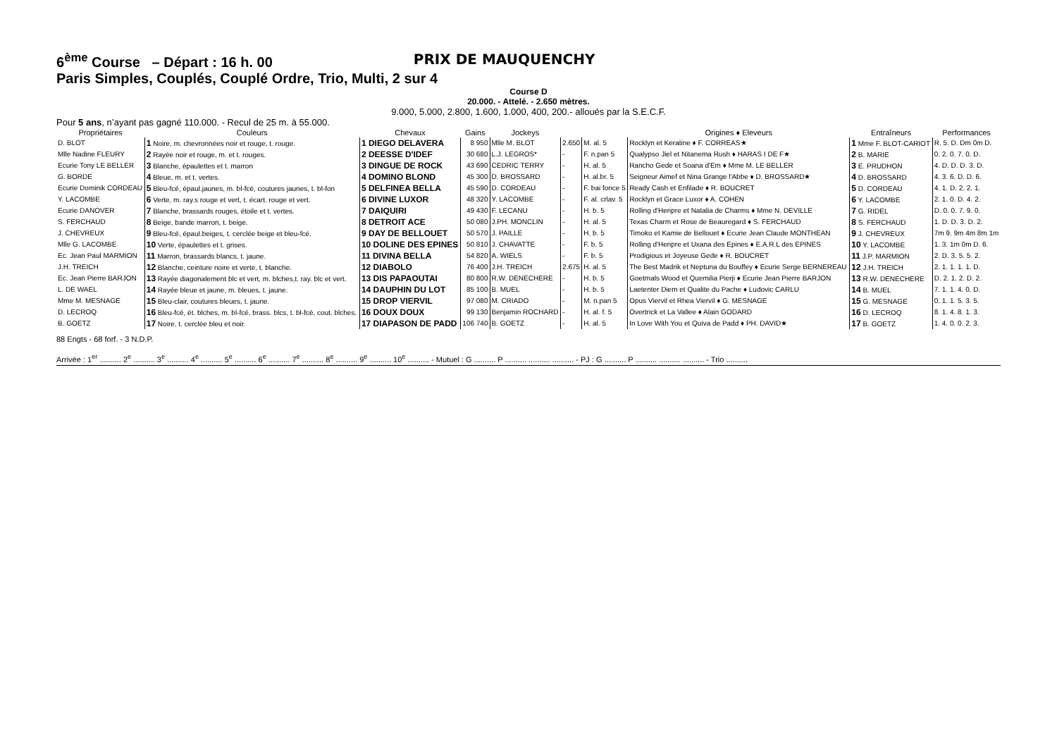6<sup>ème</sup> Course – Départ : 16 h. 00 PRIX DE MAUQUENCHY
Paris Simples, Couplés, Couplé Ordre, Trio, Multi, 2 sur 4
Course D
20.000. - Attelé. - 2.650 mètres.
9.000, 5.000, 2.800, 1.600, 1.000, 400, 200.- alloués par la S.E.C.F.
Pour 5 ans, n’ayant pas gagné 110.000. - Recul de 25 m. à 55.000.
| Propriétaires | Couleurs | Chevaux | Gains | Jockeys | | | Origines ♦ Eleveurs | Entraîneurs | Performances |
| --- | --- | --- | --- | --- | --- | --- | --- | --- | --- |
| D. BLOT | 1 Noire, m. chevronnées noir et rouge, t. rouge. | 1 DIEGO DELAVERA | 8 950 | Mlle M. BLOT | 2.650 | M. al. 5 | Rocklyn et Keratine ♦ F. CORREAS★ | 1 Mme F. BLOT-CARIOT | R. 5. D. Dm 0m D. |
| Mlle Nadine FLEURY | 2 Rayée noir et rouge, m. et t. rouges. | 2 DEESSE D'IDEF | 30 680 | L.J. LEGROS* | - | F. n.pan 5 | Qualypso Jiel et Nitanema Rush ♦ HARAS I DE F★ | 2 B. MARIE | 0. 2. 0. 7. 0. D. |
| Ecurie Tony LE BELLER | 3 Blanche, épaulettes et t. marron | 3 DINGUE DE ROCK | 43 690 | CEDRIC TERRY | - | H. al. 5 | Rancho Gede et Soana d'Em ♦ Mme M. LE BELLER | 3 E. PRUDHON | 4. D. D. D. 3. D. |
| G. BORDE | 4 Bleue, m. et t. vertes. | 4 DOMINO BLOND | 45 300 | D. BROSSARD | - | H. al.br. 5 | Seigneur Aimef et Nina Grange l'Abbe ♦ D. BROSSARD★ | 4 D. BROSSARD | 4. 3. 6. D. D. 6. |
| Ecurie Dominik CORDEAU | 5 Bleu-fcé, épaul.jaunes, m. bl-fcé, coutures jaunes, t. bl-fon | 5 DELFINEA BELLA | 45 590 | D. CORDEAU | - | F. bai fonce 5 | Ready Cash et Enfilade ♦ R. BOUCRET | 5 D. CORDEAU | 4. 1. D. 2. 2. 1. |
| Y. LACOMBE | 6 Verte, m. ray.s rouge et vert, t. écart. rouge et vert. | 6 DIVINE LUXOR | 48 320 | Y. LACOMBE | - | F. al. crlav. 5 | Rocklyn et Grace Luxor ♦ A. COHEN | 6 Y. LACOMBE | 2. 1. 0. D. 4. 2. |
| Ecurie DANOVER | 7 Blanche, brassards rouges, étoile et t. vertes. | 7 DAIQUIRI | 49 430 | F. LECANU | - | H. b. 5 | Rolling d'Heripre et Natalia de Charms ♦ Mme N. DEVILLE | 7 G. RIDEL | D. 0. 0. 7. 9. 0. |
| S. FERCHAUD | 8 Beige, bande marron, t. beige. | 8 DETROIT ACE | 50 080 | J.PH. MONCLIN | - | H. al. 5 | Texas Charm et Rose de Beauregard ♦ S. FERCHAUD | 8 S. FERCHAUD | 1. D. D. 3. D. 2. |
| J. CHEVREUX | 9 Bleu-fcé, épaul.beiges, t. cerclée beige et bleu-fcé. | 9 DAY DE BELLOUET | 50 570 | J. PAILLE | - | H. b. 5 | Timoko et Kamie de Bellouet ♦ Ecurie Jean Claude MONTHEAN | 9 J. CHEVREUX | 7m 9. 9m 4m 8m 1m |
| Mlle G. LACOMBE | 10 Verte, épaulettes et t. grises. | 10 DOLINE DES EPINES | 50 810 | J. CHAVATTE | - | F. b. 5 | Rolling d'Heripre et Uxana des Epines ♦ E.A.R.L des EPINES | 10 Y. LACOMBE | 1. 3. 1m 0m D. 6. |
| Ec. Jean Paul MARMION | 11 Marron, brassards blancs, t. jaune. | 11 DIVINA BELLA | 54 820 | A. WIELS | - | F. b. 5 | Prodigious et Joyeuse Gede ♦ R. BOUCRET | 11 J.P. MARMION | 2. D. 3. 5. 5. 2. |
| J.H. TREICH | 12 Blanche, ceinture noire et verte, t. blanche. | 12 DIABOLO | 76 400 | J.H. TREICH | 2.675 | H. al. 5 | The Best Madrik et Neptuna du Bouffey ♦ Ecurie Serge BERNEREAU | 12 J.H. TREICH | 2. 1. 1. 1. 1. D. |
| Ec. Jean Pierre BARJON | 13 Rayée diagonalement blc et vert, m. blches,t. ray. blc et vert. | 13 DIS PAPAOUTAI | 80 800 | R.W. DENECHERE | - | H. b. 5 | Goetmals Wood et Quemilia Pierji ♦ Ecurie Jean Pierre BARJON | 13 R.W. DENECHERE | D. 2. 1. 2. D. 2. |
| L. DE WAEL | 14 Rayée bleue et jaune, m. bleues, t. jaune. | 14 DAUPHIN DU LOT | 85 100 | B. MUEL | - | H. b. 5 | Laetenter Diem et Qualite du Pache ♦ Ludovic CARLU | 14 B. MUEL | 7. 1. 1. 4. 0. D. |
| Mme M. MESNAGE | 15 Bleu-clair, coutures bleues, t. jaune. | 15 DROP VIERVIL | 97 080 | M. CRIADO | - | M. n.pan 5 | Opus Viervil et Rhea Viervil ♦ G. MESNAGE | 15 G. MESNAGE | 0. 1. 1. 5. 3. 5. |
| D. LECROQ | 16 Bleu-fcé, ét. blches, m. bl-fcé, brass. blcs, t. bl-fcé, cout. blches. | 16 DOUX DOUX | 99 130 | Benjamin ROCHARD | - | H. al. f. 5 | Overtrick et La Vallee ♦ Alain GODARD | 16 D. LECROQ | 8. 1. 4. 8. 1. 3. |
| B. GOETZ | 17 Noire, t. cerclée bleu et noir. | 17 DIAPASON DE PADD | 106 740 | B. GOETZ | - | H. al. 5 | In Love With You et Quiva de Padd ♦ PH. DAVID★ | 17 B. GOETZ | 1. 4. 0. 0. 2. 3. |
88 Engts - 68 forf. - 3 N.D.P.
Arrivée : 1<sup>er</sup> .......... 2<sup>e</sup> .......... 3<sup>e</sup> .......... 4<sup>e</sup> .......... 5<sup>e</sup> .......... 6<sup>e</sup> .......... 7<sup>e</sup> .......... 8<sup>e</sup> .......... 9<sup>e</sup> .......... 10<sup>e</sup> .......... - Mutuel : G .......... P .......... .......... .......... - PJ : G .......... P .......... .......... .......... - Trio ..........